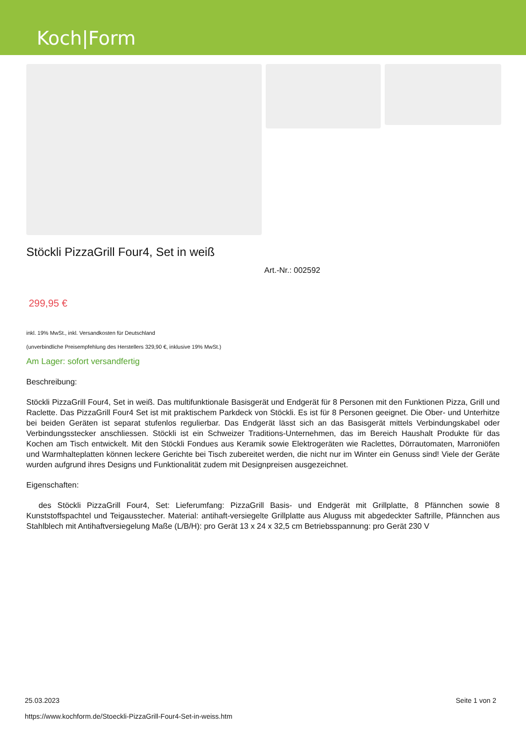Koch|Form
Stöckli PizzaGrill Four4, Set in weiß
Art.-Nr.: 002592
299,95 €
inkl. 19% MwSt., inkl. Versandkosten für Deutschland
(unverbindliche Preisempfehlung des Herstellers 329,90 €, inklusive 19% MwSt.)
Am Lager: sofort versandfertig
Beschreibung:
Stöckli PizzaGrill Four4, Set in weiß. Das multifunktionale Basisgerät und Endgerät für 8 Personen mit den Funktionen Pizza, Grill und Raclette. Das PizzaGrill Four4 Set ist mit praktischem Parkdeck von Stöckli. Es ist für 8 Personen geeignet. Die Ober- und Unterhitze bei beiden Geräten ist separat stufenlos regulierbar. Das Endgerät lässt sich an das Basisgerät mittels Verbindungskabel oder Verbindungsstecker anschliessen. Stöckli ist ein Schweizer Traditions-Unternehmen, das im Bereich Haushalt Produkte für das Kochen am Tisch entwickelt. Mit den Stöckli Fondues aus Keramik sowie Elektrogeräten wie Raclettes, Dörrautomaten, Marroniöfen und Warmhalteplatten können leckere Gerichte bei Tisch zubereitet werden, die nicht nur im Winter ein Genuss sind! Viele der Geräte wurden aufgrund ihres Designs und Funktionalität zudem mit Designpreisen ausgezeichnet.
Eigenschaften:
des Stöckli PizzaGrill Four4, Set: Lieferumfang: PizzaGrill Basis- und Endgerät mit Grillplatte, 8 Pfännchen sowie 8 Kunststoffspachtel und Teigausstecher. Material: antihaft-versiegelte Grillplatte aus Aluguss mit abgedeckter Saftrille, Pfännchen aus Stahlblech mit Antihaftversiegelung Maße (L/B/H): pro Gerät 13 x 24 x 32,5 cm Betriebsspannung: pro Gerät 230 V
25.03.2023
https://www.kochform.de/Stoeckli-PizzaGrill-Four4-Set-in-weiss.htm
Seite 1 von 2